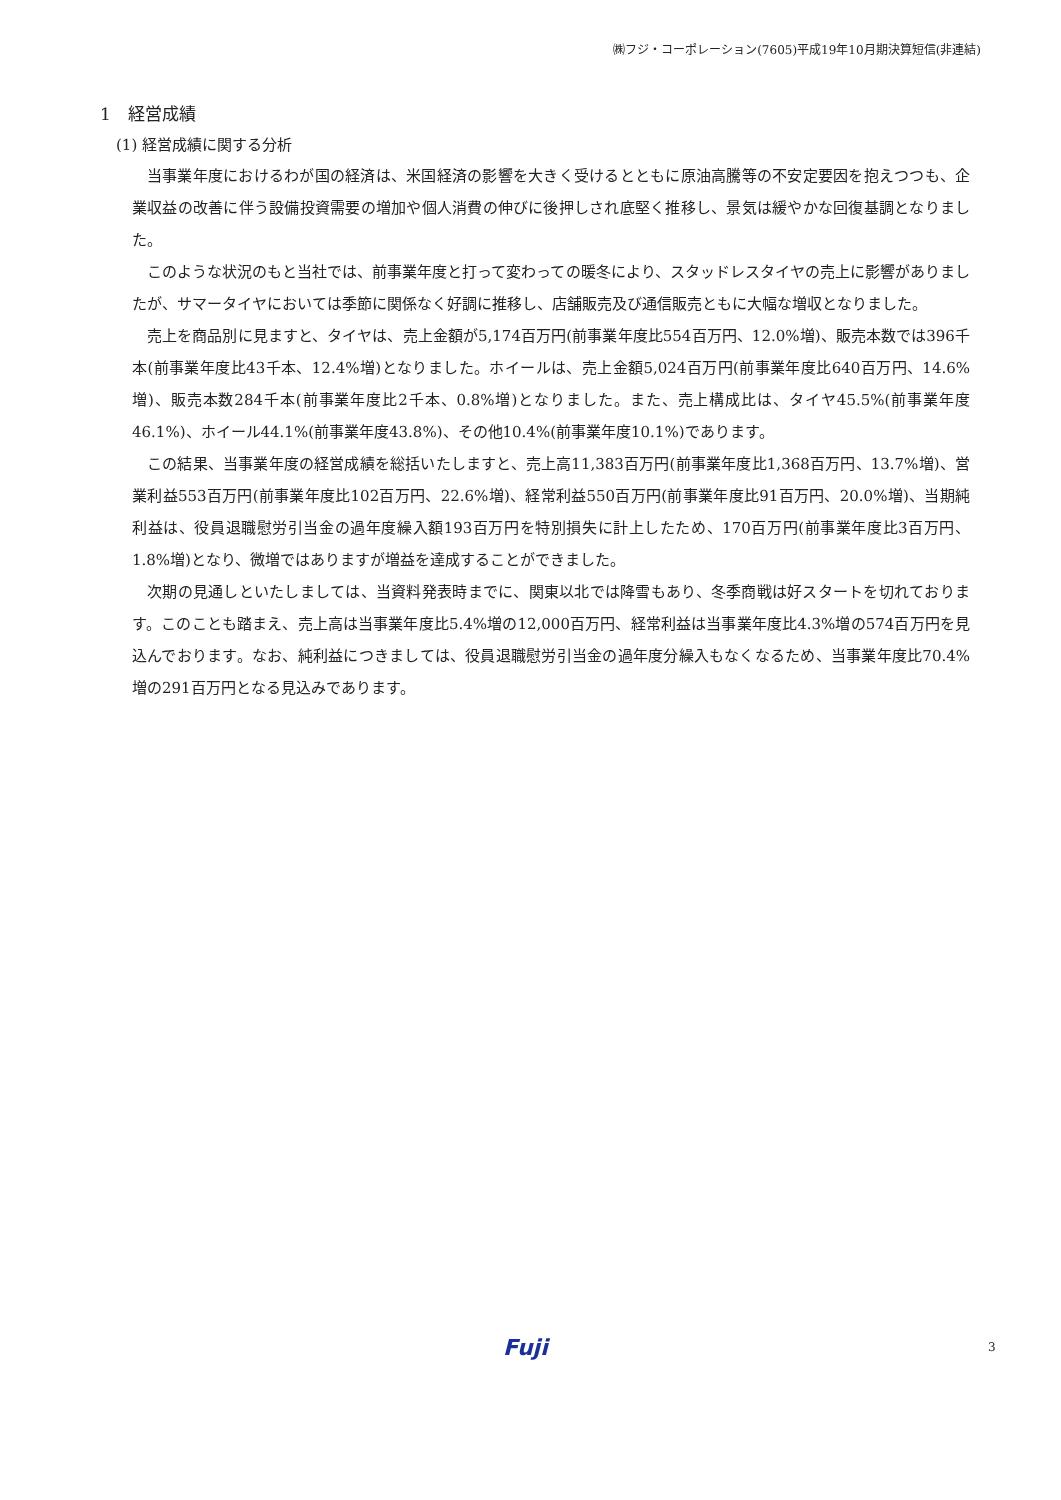㈱フジ・コーポレーション(7605)平成19年10月期決算短信(非連結)
1　経営成績
(1) 経営成績に関する分析
当事業年度におけるわが国の経済は、米国経済の影響を大きく受けるとともに原油高騰等の不安定要因を抱えつつも、企業収益の改善に伴う設備投資需要の増加や個人消費の伸びに後押しされ底堅く推移し、景気は緩やかな回復基調となりました。
このような状況のもと当社では、前事業年度と打って変わっての暖冬により、スタッドレスタイヤの売上に影響がありましたが、サマータイヤにおいては季節に関係なく好調に推移し、店舗販売及び通信販売ともに大幅な増収となりました。
売上を商品別に見ますと、タイヤは、売上金額が5,174百万円(前事業年度比554百万円、12.0%増)、販売本数では396千本(前事業年度比43千本、12.4%増)となりました。ホイールは、売上金額5,024百万円(前事業年度比640百万円、14.6%増)、販売本数284千本(前事業年度比2千本、0.8%増)となりました。また、売上構成比は、タイヤ45.5%(前事業年度46.1%)、ホイール44.1%(前事業年度43.8%)、その他10.4%(前事業年度10.1%)であります。
この結果、当事業年度の経営成績を総括いたしますと、売上高11,383百万円(前事業年度比1,368百万円、13.7%増)、営業利益553百万円(前事業年度比102百万円、22.6%増)、経常利益550百万円(前事業年度比91百万円、20.0%増)、当期純利益は、役員退職慰労引当金の過年度繰入額193百万円を特別損失に計上したため、170百万円(前事業年度比3百万円、1.8%増)となり、微増ではありますが増益を達成することができました。
次期の見通しといたしましては、当資料発表時までに、関東以北では降雪もあり、冬季商戦は好スタートを切れております。このことも踏まえ、売上高は当事業年度比5.4%増の12,000百万円、経常利益は当事業年度比4.3%増の574百万円を見込んでおります。なお、純利益につきましては、役員退職慰労引当金の過年度分繰入もなくなるため、当事業年度比70.4%増の291百万円となる見込みであります。
Fuji 3